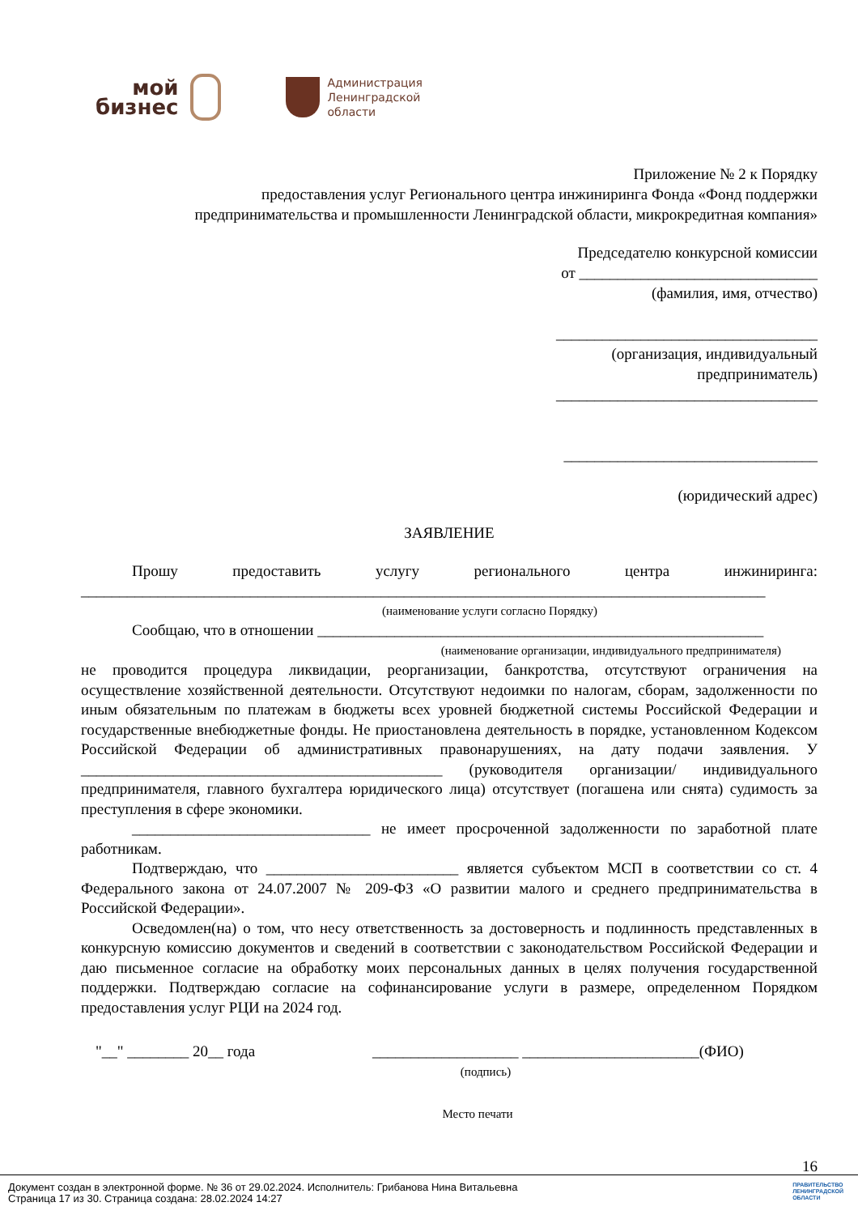мой
бизнес
Администрация
Ленинградской
области
Приложение № 2 к Порядку
предоставления услуг Регионального центра инжиниринга Фонда «Фонд поддержки
предпринимательства и промышленности Ленинградской области, микрокредитная компания»
Председателю конкурсной комиссии
от _______________________________
(фамилия, имя, отчество)
__________________________________
(организация, индивидуальный
предприниматель)
__________________________________
_________________________________
(юридический адрес)
ЗАЯВЛЕНИЕ
Прошу предоставить услугу регионального центра инжиниринга:
_________________________________________________________________________________________
(наименование услуги согласно Порядку)
Сообщаю, что в отношении __________________________________________________________
(наименование организации, индивидуального предпринимателя)
не проводится процедура ликвидации, реорганизации, банкротства, отсутствуют ограничения на осуществление хозяйственной деятельности. Отсутствуют недоимки по налогам, сборам, задолженности по иным обязательным по платежам в бюджеты всех уровней бюджетной системы Российской Федерации и государственные внебюджетные фонды. Не приостановлена деятельность в порядке, установленном Кодексом Российской Федерации об административных правонарушениях, на дату подачи заявления. У _______________________________________________ (руководителя организации/ индивидуального предпринимателя, главного бухгалтера юридического лица) отсутствует (погашена или снята) судимость за преступления в сфере экономики.
_______________________________ не имеет просроченной задолженности по заработной плате работникам.
Подтверждаю, что _________________________ является субъектом МСП в соответствии со ст. 4 Федерального закона от 24.07.2007 № 209-ФЗ «О развитии малого и среднего предпринимательства в Российской Федерации».
Осведомлен(на) о том, что несу ответственность за достоверность и подлинность представленных в конкурсную комиссию документов и сведений в соответствии с законодательством Российской Федерации и даю письменное согласие на обработку моих персональных данных в целях получения государственной поддержки. Подтверждаю согласие на софинансирование услуги в размере, определенном Порядком предоставления услуг РЦИ на 2024 год.
"__" ________ 20__ года ___________________ _______________________(ФИО)
(подпись)
Место печати
16
Документ создан в электронной форме. № 36 от 29.02.2024. Исполнитель: Грибанова Нина Витальевна
Страница 17 из 30. Страница создана: 28.02.2024 14:27
ПРАВИТЕЛЬСТВО
ЛЕНИНГРАДСКОЙ
ОБЛАСТИ